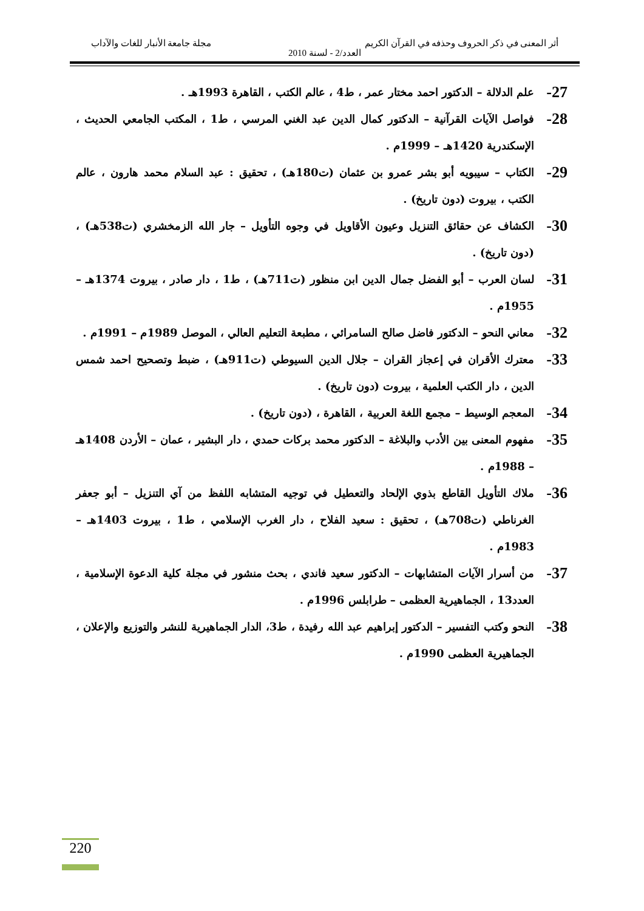أثر المعنى في ذكر الحروف وحذفه في القرآن الكريم مجلة جامعة الأنبار للغات والآداب
العدد/2 - لسنة 2010
27- علم الدلالة – الدكتور احمد مختار عمر ، ط4 ، عالم الكتب ، القاهرة 1993هـ .
28- فواصل الآيات القرآنية – الدكتور كمال الدين عبد الغني المرسي ، ط1 ، المكتب الجامعي الحديث ، الإسكندرية 1420هـ – 1999م .
29- الكتاب – سيبويه أبو بشر عمرو بن عثمان (ت180هـ) ، تحقيق : عبد السلام محمد هارون ، عالم الكتب ، بيروت (دون تاريخ) .
30- الكشاف عن حقائق التنزيل وعيون الأقاويل في وجوه التأويل – جار الله الزمخشري (ت538هـ) ، (دون تاريخ) .
31- لسان العرب – أبو الفضل جمال الدين ابن منظور (ت711هـ) ، ط1 ، دار صادر ، بيروت 1374هـ – 1955م .
32- معاني النحو – الدكتور فاضل صالح السامرائي ، مطبعة التعليم العالي ، الموصل 1989م – 1991م .
33- معترك الأقران في إعجاز القران – جلال الدين السيوطي (ت911هـ) ، ضبط وتصحيح احمد شمس الدين ، دار الكتب العلمية ، بيروت (دون تاريخ) .
34- المعجم الوسيط – مجمع اللغة العربية ، القاهرة ، (دون تاريخ) .
35- مفهوم المعنى بين الأدب والبلاغة – الدكتور محمد بركات حمدي ، دار البشير ، عمان – الأردن 1408هـ – 1988م .
36- ملاك التأويل القاطع بذوي الإلحاد والتعطيل في توجيه المتشابه اللفظ من آي التنزيل – أبو جعفر الغرناطي (ت708هـ) ، تحقيق : سعيد الفلاح ، دار الغرب الإسلامي ، ط1 ، بيروت 1403هـ – 1983م .
37- من أسرار الآيات المتشابهات – الدكتور سعيد فاندي ، بحث منشور في مجلة كلية الدعوة الإسلامية ، العدد13 ، الجماهيرية العظمى – طرابلس 1996م .
38- النحو وكتب التفسير – الدكتور إبراهيم عبد الله رفيدة ، ط3، الدار الجماهيرية للنشر والتوزيع والإعلان ، الجماهيرية العظمى 1990م .
220